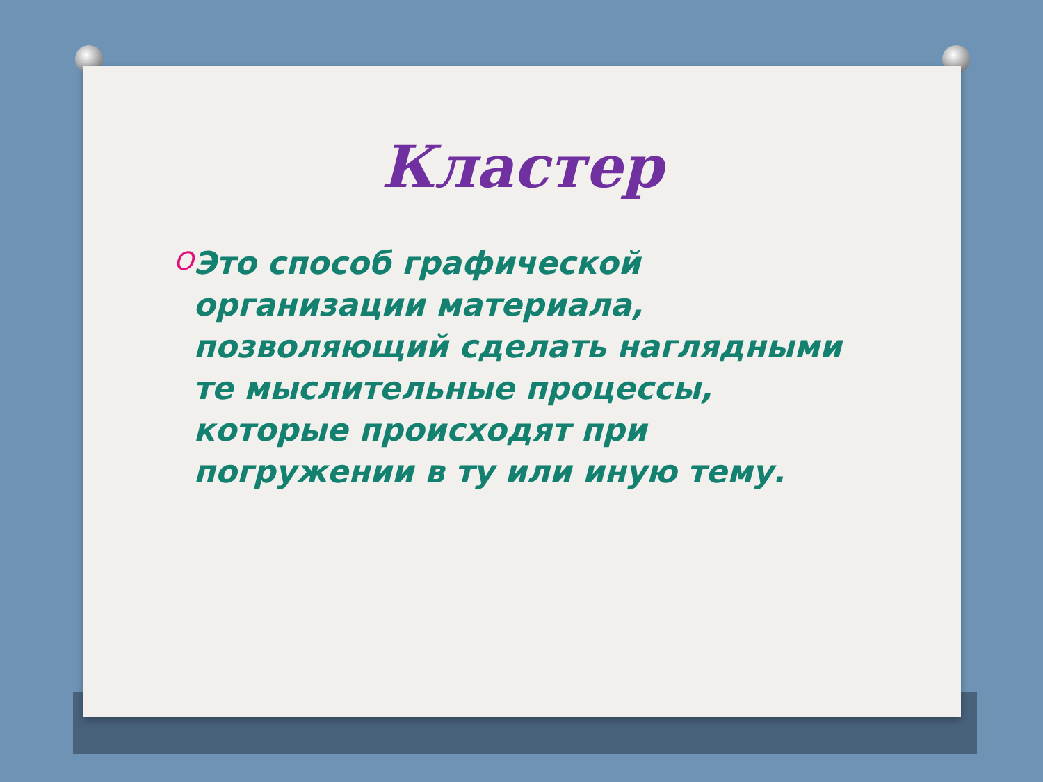Кластер
O
Это способ графической организации материала, позволяющий сделать наглядными те мыслительные процессы, которые происходят при погружении в ту или иную тему.